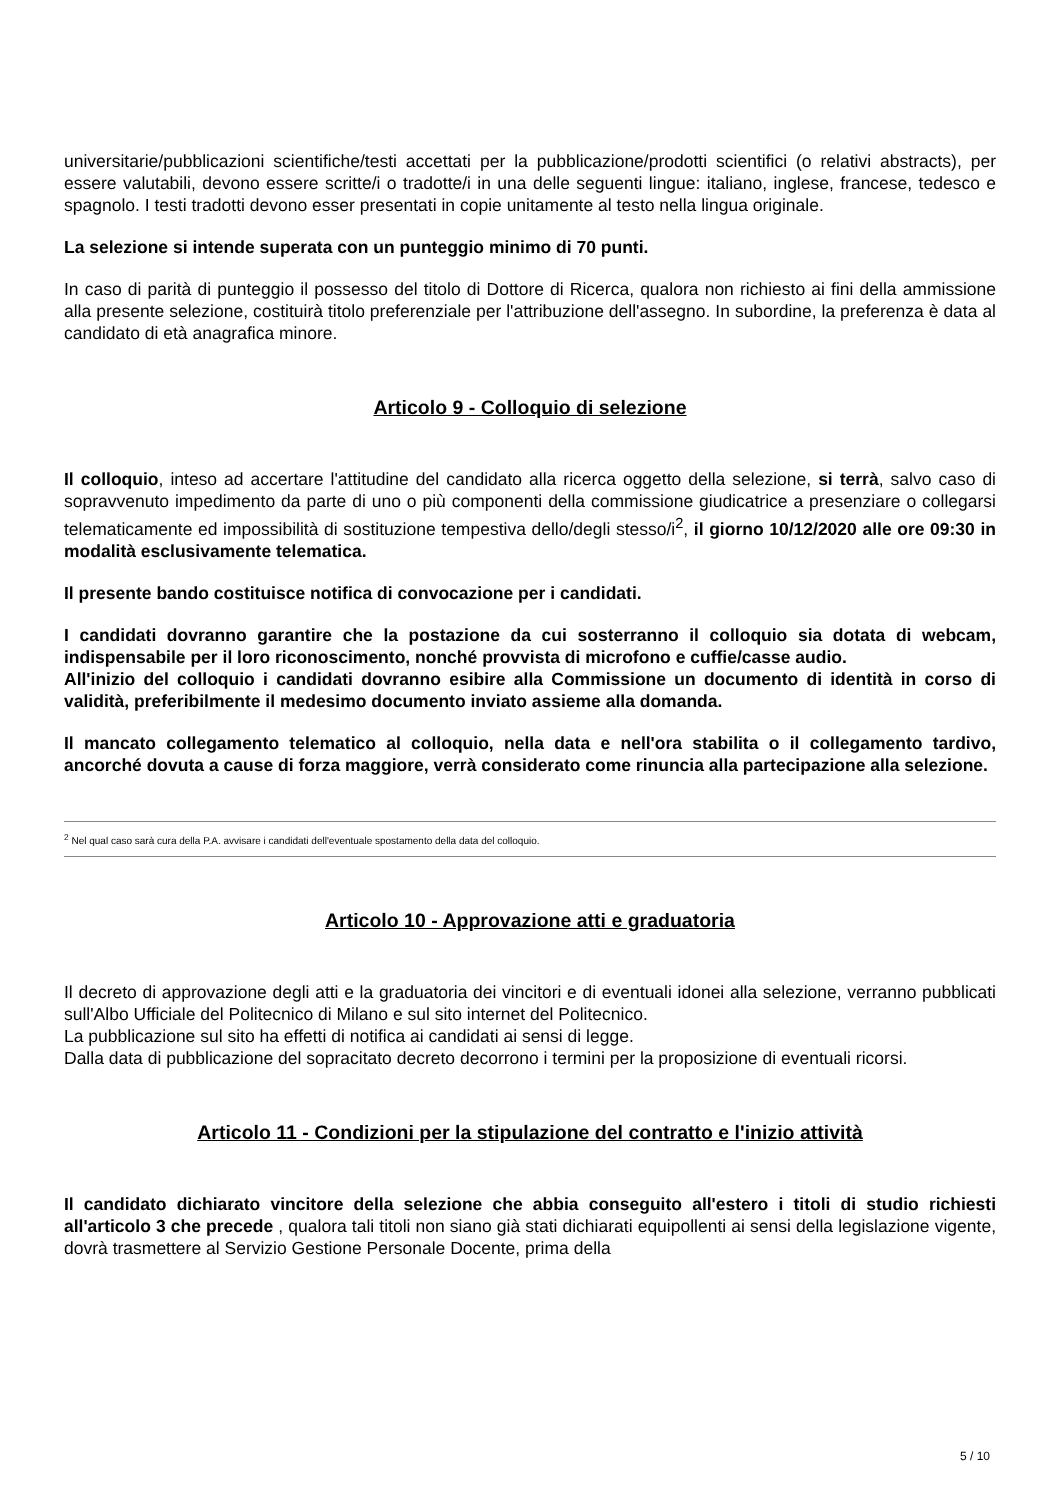universitarie/pubblicazioni scientifiche/testi accettati per la pubblicazione/prodotti scientifici (o relativi abstracts), per essere valutabili, devono essere scritte/i o tradotte/i in una delle seguenti lingue: italiano, inglese, francese, tedesco e spagnolo. I testi tradotti devono esser presentati in copie unitamente al testo nella lingua originale.
La selezione si intende superata con un punteggio minimo di 70 punti.
In caso di parità di punteggio il possesso del titolo di Dottore di Ricerca, qualora non richiesto ai fini della ammissione alla presente selezione, costituirà titolo preferenziale per l'attribuzione dell'assegno. In subordine, la preferenza è data al candidato di età anagrafica minore.
Articolo 9 - Colloquio di selezione
Il colloquio, inteso ad accertare l'attitudine del candidato alla ricerca oggetto della selezione, si terrà, salvo caso di sopravvenuto impedimento da parte di uno o più componenti della commissione giudicatrice a presenziare o collegarsi telematicamente ed impossibilità di sostituzione tempestiva dello/degli stesso/i<sup>2</sup>, il giorno 10/12/2020 alle ore 09:30 in modalità esclusivamente telematica.
Il presente bando costituisce notifica di convocazione per i candidati.
I candidati dovranno garantire che la postazione da cui sosterranno il colloquio sia dotata di webcam, indispensabile per il loro riconoscimento, nonché provvista di microfono e cuffie/casse audio.
All'inizio del colloquio i candidati dovranno esibire alla Commissione un documento di identità in corso di validità, preferibilmente il medesimo documento inviato assieme alla domanda.
Il mancato collegamento telematico al colloquio, nella data e nell'ora stabilita o il collegamento tardivo, ancorché dovuta a cause di forza maggiore, verrà considerato come rinuncia alla partecipazione alla selezione.
<sup>2</sup> Nel qual caso sarà cura della P.A. avvisare i candidati dell'eventuale spostamento della data del colloquio.
Articolo 10 - Approvazione atti e graduatoria
Il decreto di approvazione degli atti e la graduatoria dei vincitori e di eventuali idonei alla selezione, verranno pubblicati sull'Albo Ufficiale del Politecnico di Milano e sul sito internet del Politecnico.
La pubblicazione sul sito ha effetti di notifica ai candidati ai sensi di legge.
Dalla data di pubblicazione del sopracitato decreto decorrono i termini per la proposizione di eventuali ricorsi.
Articolo 11 - Condizioni per la stipulazione del contratto e l'inizio attività
Il candidato dichiarato vincitore della selezione che abbia conseguito all'estero i titoli di studio richiesti all'articolo 3 che precede , qualora tali titoli non siano già stati dichiarati equipollenti ai sensi della legislazione vigente, dovrà trasmettere al Servizio Gestione Personale Docente, prima della
5 / 10